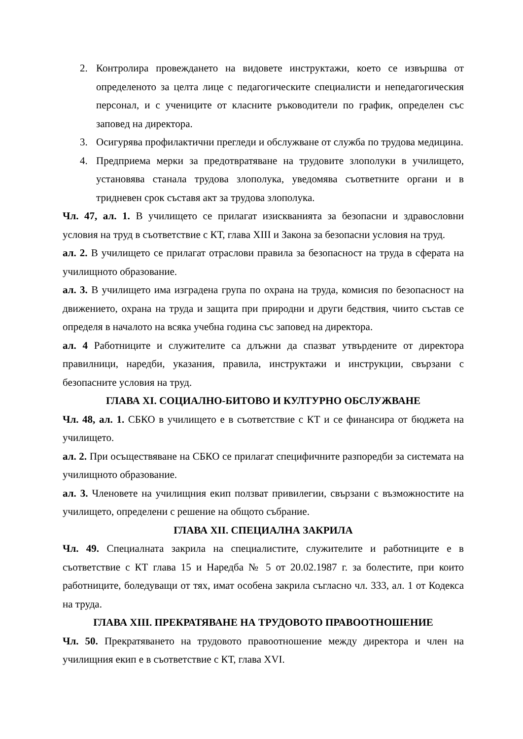2. Контролира провеждането на видовете инструктажи, което се извършва от определеното за целта лице с педагогическите специалисти и непедагогическия персонал, и с учениците от класните ръководители по график, определен със заповед на директора.
3. Осигурява профилактични прегледи и обслужване от служба по трудова медицина.
4. Предприема мерки за предотвратяване на трудовите злополуки в училището, установява станала трудова злополука, уведомява съответните органи и в тридневен срок съставя акт за трудова злополука.
Чл. 47, ал. 1. В училището се прилагат изискванията за безопасни и здравословни условия на труд в съответствие с КТ, глава XIII и Закона за безопасни условия на труд.
ал. 2. В училището се прилагат отраслови правила за безопасност на труда в сферата на училищното образование.
ал. 3. В училището има изградена група по охрана на труда, комисия по безопасност на движението, охрана на труда и защита при природни и други бедствия, чиито състав се определя в началото на всяка учебна година със заповед на директора.
ал. 4 Работниците и служителите са длъжни да спазват утвърдените от директора правилници, наредби, указания, правила, инструктажи и инструкции, свързани с безопасните условия на труд.
ГЛАВА XI. СОЦИАЛНО-БИТОВО И КУЛТУРНО ОБСЛУЖВАНЕ
Чл. 48, ал. 1. СБКО в училището е в съответствие с КТ и се финансира от бюджета на училището.
ал. 2. При осъществяване на СБКО се прилагат специфичните разпоредби за системата на училищното образование.
ал. 3. Членовете на училищния екип ползват привилегии, свързани с възможностите на училището, определени с решение на общото събрание.
ГЛАВА XII. СПЕЦИАЛНА ЗАКРИЛА
Чл. 49. Специалната закрила на специалистите, служителите и работниците е в съответствие с КТ глава 15 и Наредба № 5 от 20.02.1987 г. за болестите, при които работниците, боледуващи от тях, имат особена закрила съгласно чл. 333, ал. 1 от Кодекса на труда.
ГЛАВА XIII. ПРЕКРАТЯВАНЕ НА ТРУДОВОТО ПРАВООТНОШЕНИЕ
Чл. 50. Прекратяването на трудовото правоотношение между директора и член на училищния екип е в съответствие с КТ, глава XVI.